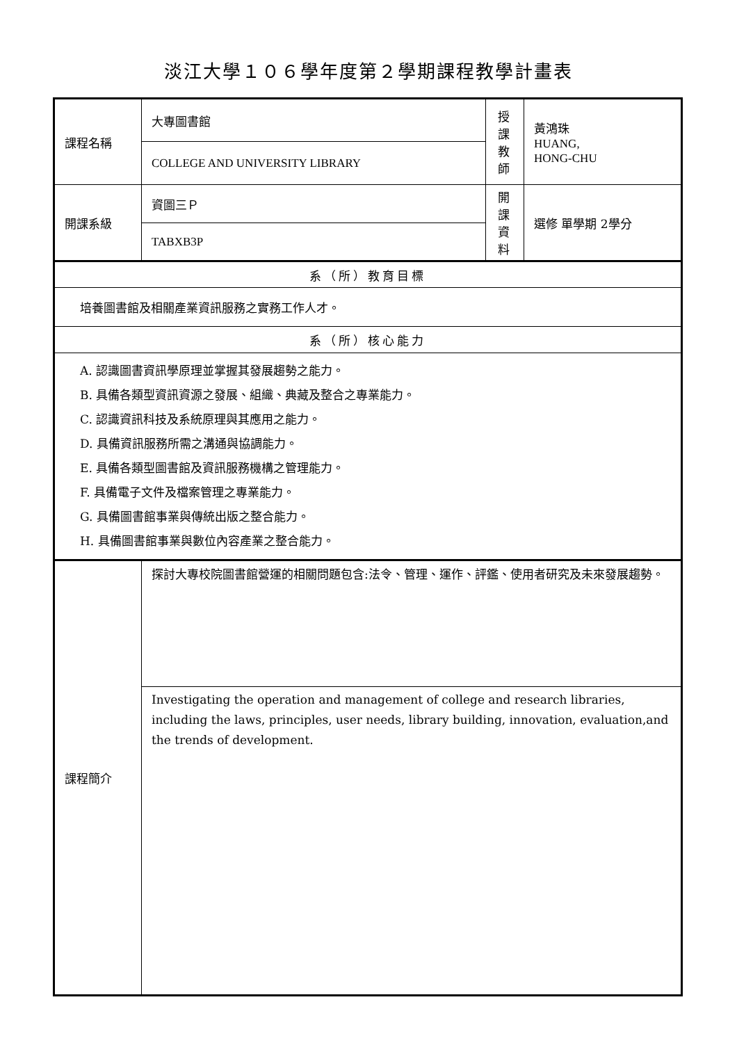淡江大學１０６學年度第２學期課程教學計畫表
| 課程名稱 | 大專圖書館 | 授課 教師 | 黃鴻珠 HUANG, HONG-CHU |
| | COLLEGE AND UNIVERSITY LIBRARY | | |
| 開課系級 | 資圖三Ｐ | 開課 資料 | 選修 單學期 2學分 |
| | TABXB3P | | |
| 系（所）教育目標 | | | |
| 培養圖書館及相關產業資訊服務之實務工作人才。 | | | |
| 系（所）核心能力 | | | |
| A. 認識圖書資訊學原理並掌握其發展趨勢之能力。 B. 具備各類型資訊資源之發展、組織、典藏及整合之專業能力。 C. 認識資訊科技及系統原理與其應用之能力。 D. 具備資訊服務所需之溝通與協調能力。 E. 具備各類型圖書館及資訊服務機構之管理能力。 F. 具備電子文件及檔案管理之專業能力。 G. 具備圖書館事業與傳統出版之整合能力。 H. 具備圖書館事業與數位內容產業之整合能力。 | | | |
| 課程簡介 | 探討大專校院圖書館營運的相關問題包含:法令、管理、運作、評鑑、使用者研究及未來發展趨勢。 | | |
| | Investigating the operation and management of college and research libraries, including the laws, principles, user needs, library building, innovation, evaluation,and the trends of development. | | |